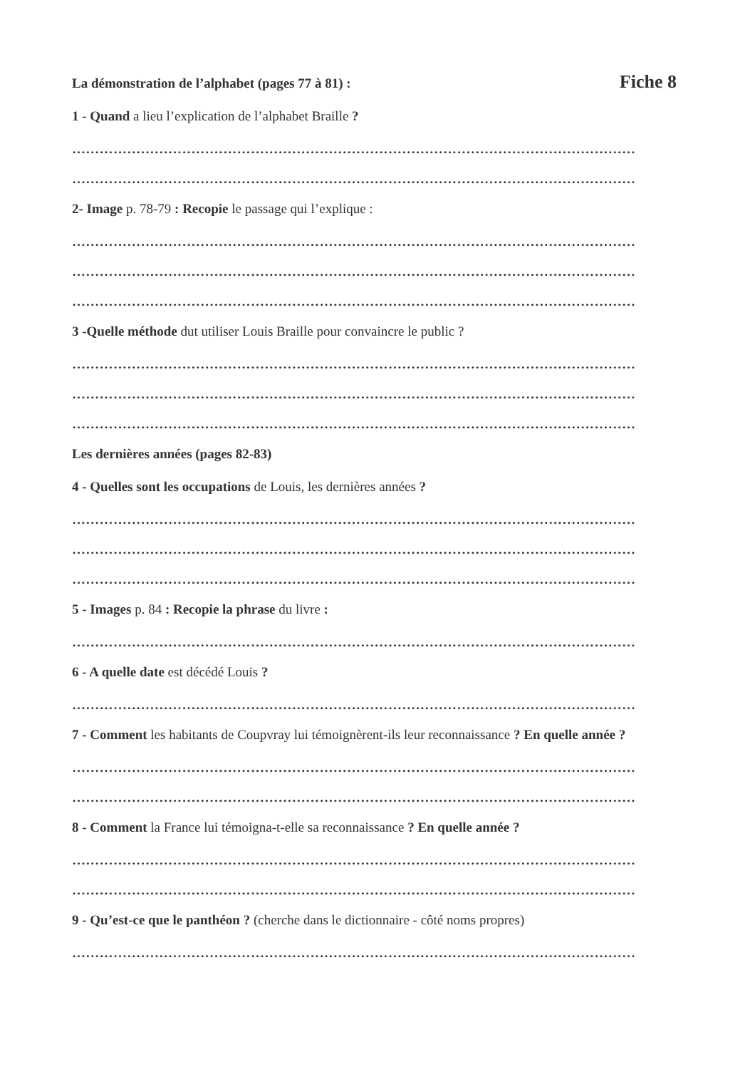La démonstration de l’alphabet (pages 77 à 81) : Fiche 8
1 - Quand a lieu l’explication de l’alphabet Braille ?
……………………………………………………………………………………………………………
……………………………………………………………………………………………………………
2- Image p. 78-79 : Recopie le passage qui l’explique :
……………………………………………………………………………………………………………
……………………………………………………………………………………………………………
……………………………………………………………………………………………………………
3 -Quelle méthode dut utiliser Louis Braille pour convaincre le public ?
……………………………………………………………………………………………………………
……………………………………………………………………………………………………………
……………………………………………………………………………………………………………
Les dernières années (pages 82-83)
4 - Quelles sont les occupations de Louis, les dernières années ?
……………………………………………………………………………………………………………
……………………………………………………………………………………………………………
……………………………………………………………………………………………………………
5 - Images p. 84 : Recopie la phrase du livre :
……………………………………………………………………………………………………………
6 - A quelle date est décédé Louis ?
……………………………………………………………………………………………………………
7 - Comment les habitants de Coupvray lui témoignèrent-ils leur reconnaissance ? En quelle année ?
……………………………………………………………………………………………………………
……………………………………………………………………………………………………………
8 - Comment la France lui témoigna-t-elle sa reconnaissance ? En quelle année ?
……………………………………………………………………………………………………………
……………………………………………………………………………………………………………
9 - Qu’est-ce que le panthéon ? (cherche dans le dictionnaire - côté noms propres)
……………………………………………………………………………………………………………